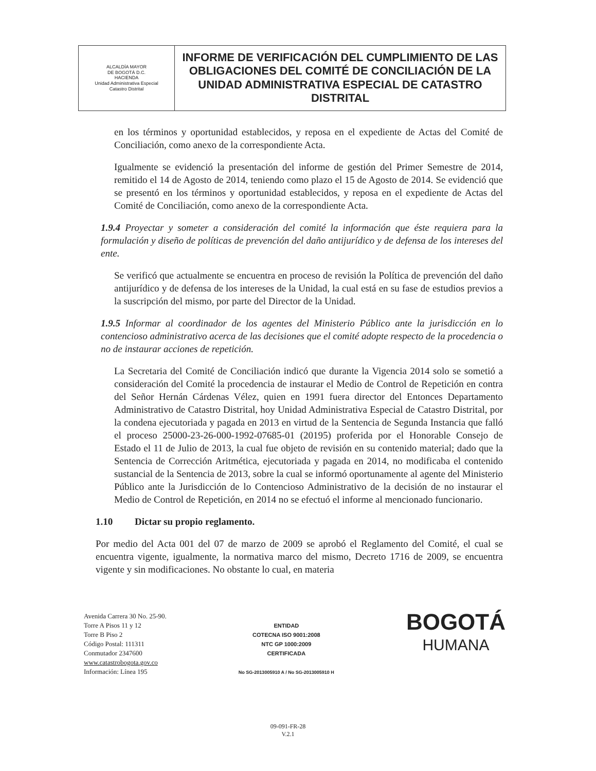| ALCALDÍA MAYOR DE BOGOTÁ D.C. HACIENDA Unidad Administrativa Especial Catastro Distrital | INFORME DE VERIFICACIÓN DEL CUMPLIMIENTO DE LAS OBLIGACIONES DEL COMITÉ DE CONCILIACIÓN DE LA UNIDAD ADMINISTRATIVA ESPECIAL DE CATASTRO DISTRITAL |
en los términos y oportunidad establecidos, y reposa en el expediente de Actas del Comité de Conciliación, como anexo de la correspondiente Acta.
Igualmente se evidenció la presentación del informe de gestión del Primer Semestre de 2014, remitido el 14 de Agosto de 2014, teniendo como plazo el 15 de Agosto de 2014. Se evidenció que se presentó en los términos y oportunidad establecidos, y reposa en el expediente de Actas del Comité de Conciliación, como anexo de la correspondiente Acta.
1.9.4 Proyectar y someter a consideración del comité la información que éste requiera para la formulación y diseño de políticas de prevención del daño antijurídico y de defensa de los intereses del ente.
Se verificó que actualmente se encuentra en proceso de revisión la Política de prevención del daño antijurídico y de defensa de los intereses de la Unidad, la cual está en su fase de estudios previos a la suscripción del mismo, por parte del Director de la Unidad.
1.9.5 Informar al coordinador de los agentes del Ministerio Público ante la jurisdicción en lo contencioso administrativo acerca de las decisiones que el comité adopte respecto de la procedencia o no de instaurar acciones de repetición.
La Secretaria del Comité de Conciliación indicó que durante la Vigencia 2014 solo se sometió a consideración del Comité la procedencia de instaurar el Medio de Control de Repetición en contra del Señor Hernán Cárdenas Vélez, quien en 1991 fuera director del Entonces Departamento Administrativo de Catastro Distrital, hoy Unidad Administrativa Especial de Catastro Distrital, por la condena ejecutoriada y pagada en 2013 en virtud de la Sentencia de Segunda Instancia que falló el proceso 25000-23-26-000-1992-07685-01 (20195) proferida por el Honorable Consejo de Estado el 11 de Julio de 2013, la cual fue objeto de revisión en su contenido material; dado que la Sentencia de Corrección Aritmética, ejecutoriada y pagada en 2014, no modificaba el contenido sustancial de la Sentencia de 2013, sobre la cual se informó oportunamente al agente del Ministerio Público ante la Jurisdicción de lo Contencioso Administrativo de la decisión de no instaurar el Medio de Control de Repetición, en 2014 no se efectuó el informe al mencionado funcionario.
1.10 Dictar su propio reglamento.
Por medio del Acta 001 del 07 de marzo de 2009 se aprobó el Reglamento del Comité, el cual se encuentra vigente, igualmente, la normativa marco del mismo, Decreto 1716 de 2009, se encuentra vigente y sin modificaciones. No obstante lo cual, en materia
Avenida Carrera 30 No. 25-90.
Torre A Pisos 11 y 12
Torre B Piso 2
Código Postal: 111311
Conmutador 2347600
www.catastrobogota.gov.co
Información: Línea 195
ENTIDAD
COTECNA ISO 9001:2008
NTC GP 1000:2009
CERTIFICADA
No SG-2013005910 A / No SG-2013005910 H
BOGOTÁ
HUMANA
09-091-FR-28
V.2.1